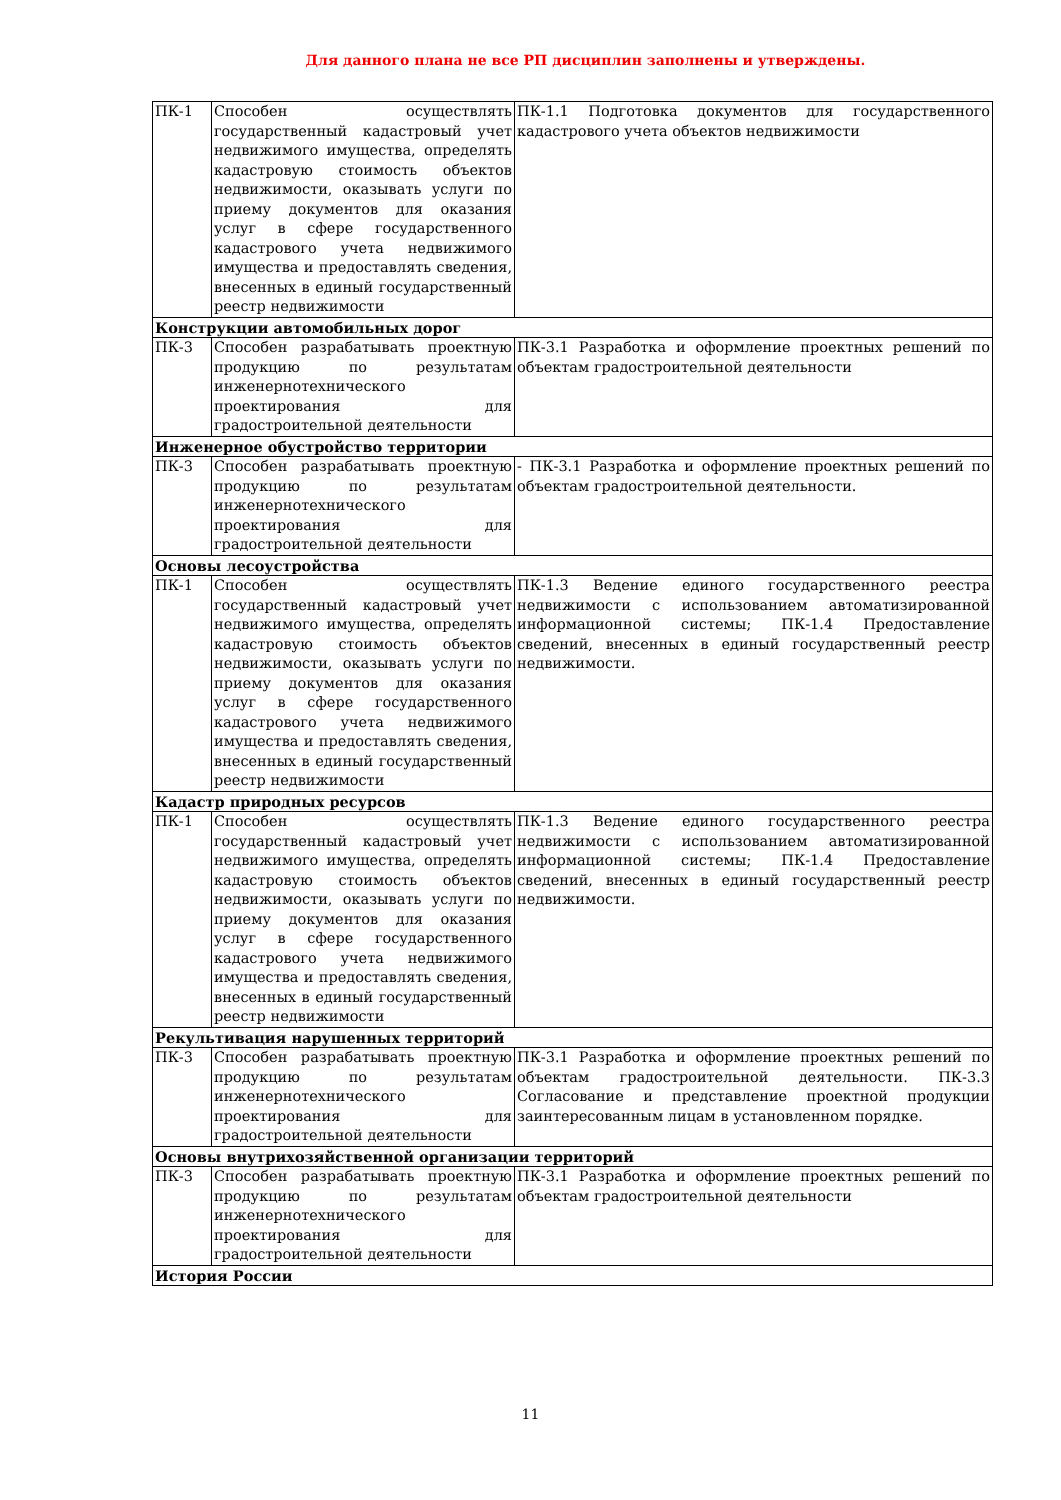Для данного плана не все РП дисциплин заполнены и утверждены.
| ПК-1 | Способен осуществлять государственный кадастровый учет недвижимого имущества, определять кадастровую стоимость объектов недвижимости, оказывать услуги по приему документов для оказания услуг в сфере государственного кадастрового учета недвижимого имущества и предоставлять сведения, внесенных в единый государственный реестр недвижимости | ПК-1.1 Подготовка документов для государственного кадастрового учета объектов недвижимости |
| Конструкции автомобильных дорог | | |
| ПК-3 | Способен разрабатывать проектную продукцию по результатам инженернотехнического проектирования для градостроительной деятельности | ПК-3.1 Разработка и оформление проектных решений по объектам градостроительной деятельности |
| Инженерное обустройство территории | | |
| ПК-3 | Способен разрабатывать проектную продукцию по результатам инженернотехнического проектирования для градостроительной деятельности | - ПК-3.1 Разработка и оформление проектных решений по объектам градостроительной деятельности. |
| Основы лесоустройства | | |
| ПК-1 | Способен осуществлять государственный кадастровый учет недвижимого имущества, определять кадастровую стоимость объектов недвижимости, оказывать услуги по приему документов для оказания услуг в сфере государственного кадастрового учета недвижимого имущества и предоставлять сведения, внесенных в единый государственный реестр недвижимости | ПК-1.3 Ведение единого государственного реестра недвижимости с использованием автоматизированной информационной системы; ПК-1.4 Предоставление сведений, внесенных в единый государственный реестр недвижимости. |
| Кадастр природных ресурсов | | |
| ПК-1 | Способен осуществлять государственный кадастровый учет недвижимого имущества, определять кадастровую стоимость объектов недвижимости, оказывать услуги по приему документов для оказания услуг в сфере государственного кадастрового учета недвижимого имущества и предоставлять сведения, внесенных в единый государственный реестр недвижимости | ПК-1.3 Ведение единого государственного реестра недвижимости с использованием автоматизированной информационной системы; ПК-1.4 Предоставление сведений, внесенных в единый государственный реестр недвижимости. |
| Рекультивация нарушенных территорий | | |
| ПК-3 | Способен разрабатывать проектную продукцию по результатам инженернотехнического проектирования для градостроительной деятельности | ПК-3.1 Разработка и оформление проектных решений по объектам градостроительной деятельности. ПК-3.3 Согласование и представление проектной продукции заинтересованным лицам в установленном порядке. |
| Основы внутрихозяйственной организации территорий | | |
| ПК-3 | Способен разрабатывать проектную продукцию по результатам инженернотехнического проектирования для градостроительной деятельности | ПК-3.1 Разработка и оформление проектных решений по объектам градостроительной деятельности |
| История России | | |
11